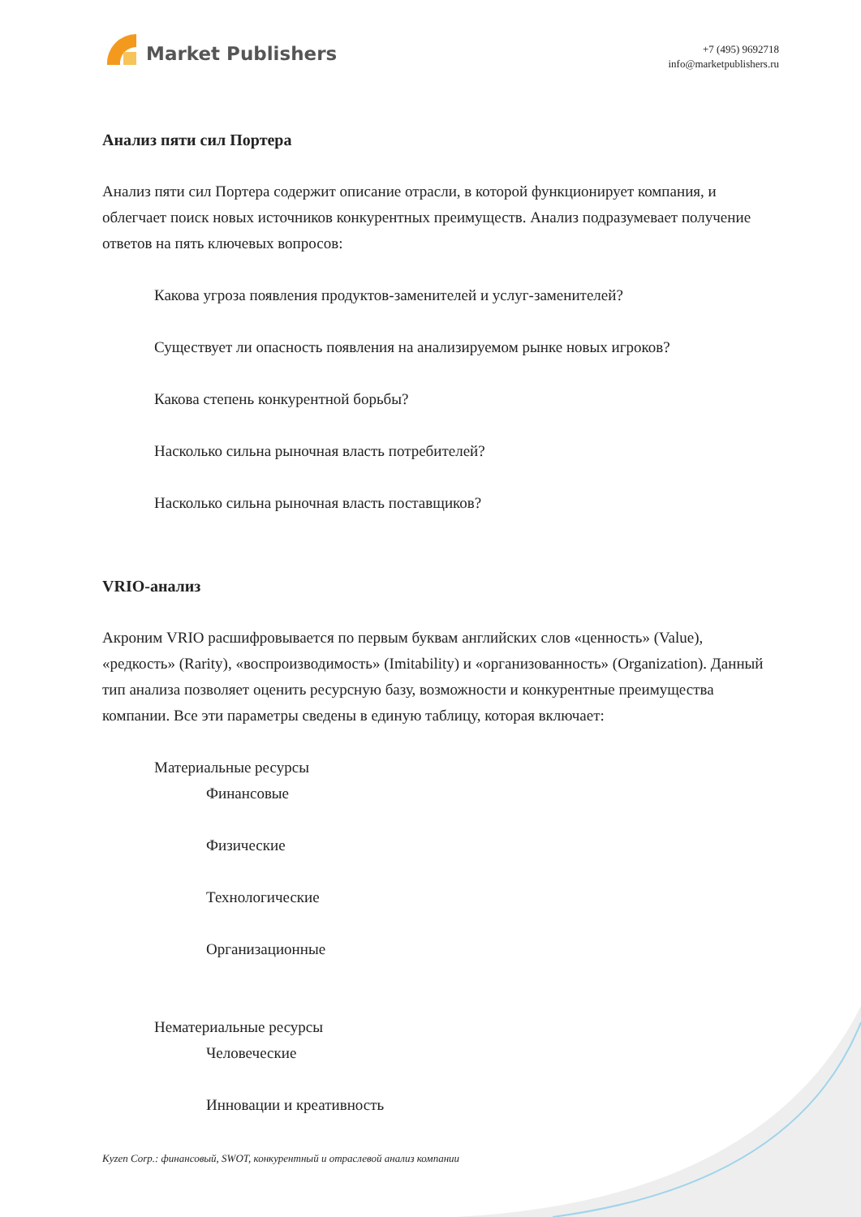Market Publishers
+7 (495) 9692718
info@marketpublishers.ru
Анализ пяти сил Портера
Анализ пяти сил Портера содержит описание отрасли, в которой функционирует компания, и облегчает поиск новых источников конкурентных преимуществ. Анализ подразумевает получение ответов на пять ключевых вопросов:
Какова угроза появления продуктов-заменителей и услуг-заменителей?
Существует ли опасность появления на анализируемом рынке новых игроков?
Какова степень конкурентной борьбы?
Насколько сильна рыночная власть потребителей?
Насколько сильна рыночная власть поставщиков?
VRIO-анализ
Акроним VRIO расшифровывается по первым буквам английских слов «ценность» (Value), «редкость» (Rarity), «воспроизводимость» (Imitability) и «организованность» (Organization). Данный тип анализа позволяет оценить ресурсную базу, возможности и конкурентные преимущества компании. Все эти параметры сведены в единую таблицу, которая включает:
Материальные ресурсы
Финансовые
Физические
Технологические
Организационные
Нематериальные ресурсы
Человеческие
Инновации и креативность
Kyzen Corp.: финансовый, SWOT, конкурентный и отраслевой анализ компании